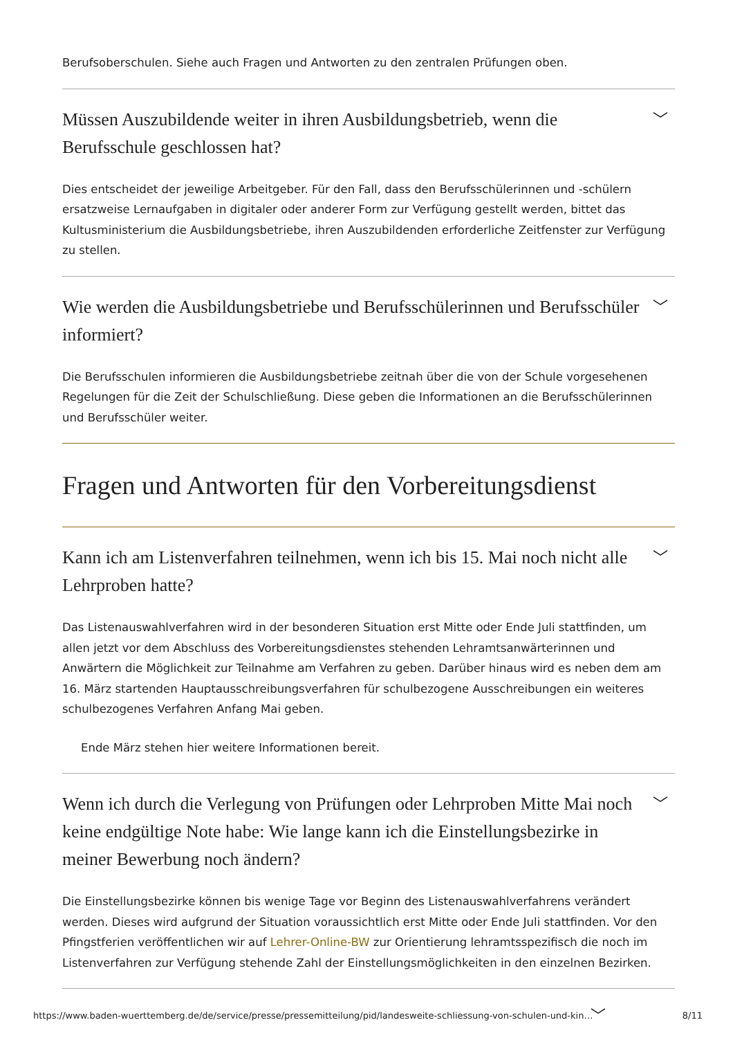Berufsoberschulen. Siehe auch Fragen und Antworten zu den zentralen Prüfungen oben.
Müssen Auszubildende weiter in ihren Ausbildungsbetrieb, wenn die Berufsschule geschlossen hat? ﹀
Dies entscheidet der jeweilige Arbeitgeber. Für den Fall, dass den Berufsschülerinnen und -schülern ersatzweise Lernaufgaben in digitaler oder anderer Form zur Verfügung gestellt werden, bittet das Kultusministerium die Ausbildungsbetriebe, ihren Auszubildenden erforderliche Zeitfenster zur Verfügung zu stellen.
Wie werden die Ausbildungsbetriebe und Berufsschülerinnen und Berufsschüler informiert? ﹀
Die Berufsschulen informieren die Ausbildungsbetriebe zeitnah über die von der Schule vorgesehenen Regelungen für die Zeit der Schulschließung. Diese geben die Informationen an die Berufsschülerinnen und Berufsschüler weiter.
Fragen und Antworten für den Vorbereitungsdienst
Kann ich am Listenverfahren teilnehmen, wenn ich bis 15. Mai noch nicht alle Lehrproben hatte? ﹀
Das Listenauswahlverfahren wird in der besonderen Situation erst Mitte oder Ende Juli stattfinden, um allen jetzt vor dem Abschluss des Vorbereitungsdienstes stehenden Lehramtsanwärterinnen und Anwärtern die Möglichkeit zur Teilnahme am Verfahren zu geben. Darüber hinaus wird es neben dem am 16. März startenden Hauptausschreibungsverfahren für schulbezogene Ausschreibungen ein weiteres schulbezogenes Verfahren Anfang Mai geben.
Ende März stehen hier weitere Informationen bereit.
Wenn ich durch die Verlegung von Prüfungen oder Lehrproben Mitte Mai noch keine endgültige Note habe: Wie lange kann ich die Einstellungsbezirke in meiner Bewerbung noch ändern? ﹀
Die Einstellungsbezirke können bis wenige Tage vor Beginn des Listenauswahlverfahrens verändert werden. Dieses wird aufgrund der Situation voraussichtlich erst Mitte oder Ende Juli stattfinden. Vor den Pfingstferien veröffentlichen wir auf Lehrer-Online-BW zur Orientierung lehramtsspezifisch die noch im Listenverfahren zur Verfügung stehende Zahl der Einstellungsmöglichkeiten in den einzelnen Bezirken.
﹀
https://www.baden-wuerttemberg.de/de/service/presse/pressemitteilung/pid/landesweite-schliessung-von-schulen-und-kin… 8/11